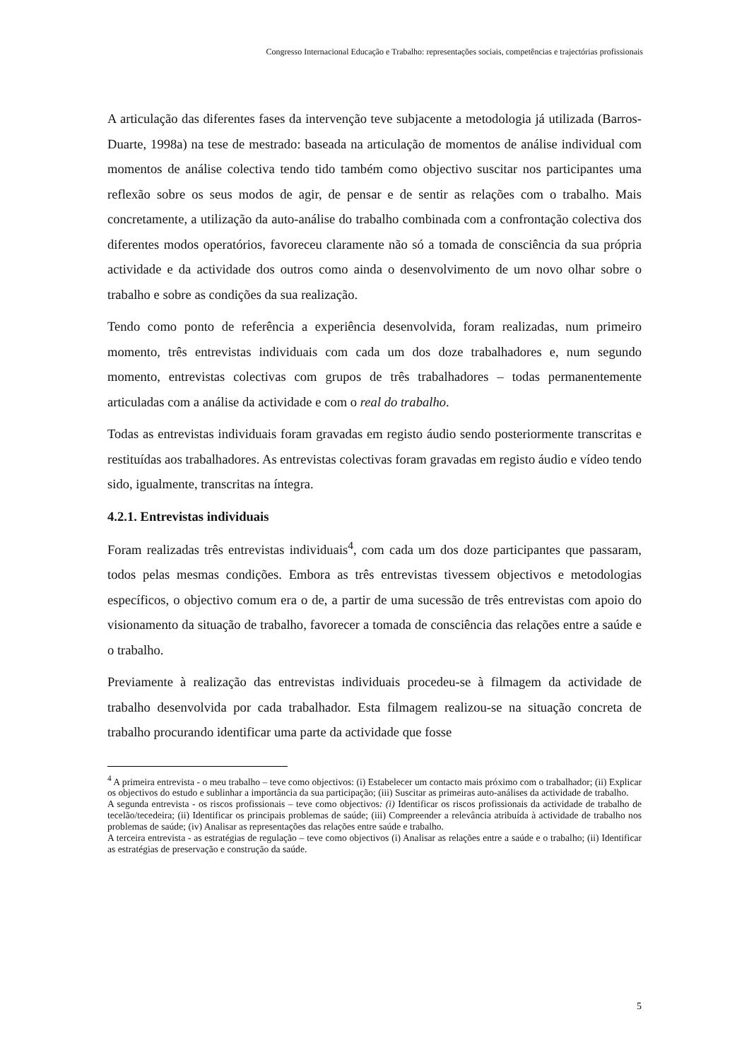Congresso Internacional Educação e Trabalho: representações sociais, competências e trajectórias profissionais
A articulação das diferentes fases da intervenção teve subjacente a metodologia já utilizada (Barros-Duarte, 1998a) na tese de mestrado: baseada na articulação de momentos de análise individual com momentos de análise colectiva tendo tido também como objectivo suscitar nos participantes uma reflexão sobre os seus modos de agir, de pensar e de sentir as relações com o trabalho. Mais concretamente, a utilização da auto-análise do trabalho combinada com a confrontação colectiva dos diferentes modos operatórios, favoreceu claramente não só a tomada de consciência da sua própria actividade e da actividade dos outros como ainda o desenvolvimento de um novo olhar sobre o trabalho e sobre as condições da sua realização.
Tendo como ponto de referência a experiência desenvolvida, foram realizadas, num primeiro momento, três entrevistas individuais com cada um dos doze trabalhadores e, num segundo momento, entrevistas colectivas com grupos de três trabalhadores – todas permanentemente articuladas com a análise da actividade e com o real do trabalho.
Todas as entrevistas individuais foram gravadas em registo áudio sendo posteriormente transcritas e restituídas aos trabalhadores. As entrevistas colectivas foram gravadas em registo áudio e vídeo tendo sido, igualmente, transcritas na íntegra.
4.2.1. Entrevistas individuais
Foram realizadas três entrevistas individuais<sup>4</sup>, com cada um dos doze participantes que passaram, todos pelas mesmas condições. Embora as três entrevistas tivessem objectivos e metodologias específicos, o objectivo comum era o de, a partir de uma sucessão de três entrevistas com apoio do visionamento da situação de trabalho, favorecer a tomada de consciência das relações entre a saúde e o trabalho.
Previamente à realização das entrevistas individuais procedeu-se à filmagem da actividade de trabalho desenvolvida por cada trabalhador. Esta filmagem realizou-se na situação concreta de trabalho procurando identificar uma parte da actividade que fosse
<sup>4</sup> A primeira entrevista - o meu trabalho – teve como objectivos: (i) Estabelecer um contacto mais próximo com o trabalhador; (ii) Explicar os objectivos do estudo e sublinhar a importância da sua participação; (iii) Suscitar as primeiras auto-análises da actividade de trabalho.
A segunda entrevista - os riscos profissionais – teve como objectivos: (i) Identificar os riscos profissionais da actividade de trabalho de tecelão/tecedeira; (ii) Identificar os principais problemas de saúde; (iii) Compreender a relevância atribuída à actividade de trabalho nos problemas de saúde; (iv) Analisar as representações das relações entre saúde e trabalho.
A terceira entrevista - as estratégias de regulação – teve como objectivos (i) Analisar as relações entre a saúde e o trabalho; (ii) Identificar as estratégias de preservação e construção da saúde.
5